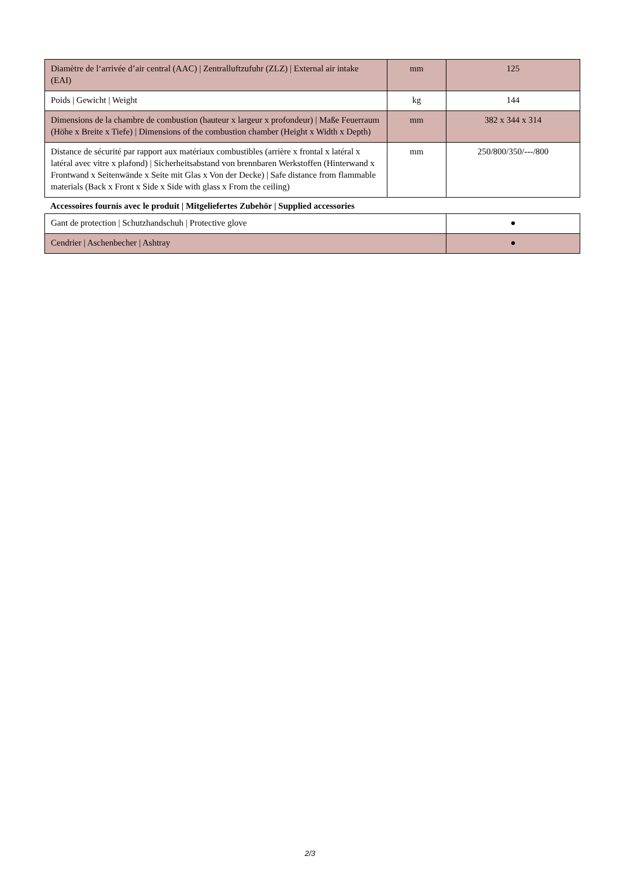| Diamètre de l‘arrivée d’air central (AAC) / Zentralluftzufuhr (ZLZ) / External air intake (EAI) | mm | 125 |
| Poids / Gewicht / Weight | kg | 144 |
| Dimensions de la chambre de combustion (hauteur x largeur x profondeur) / Maße Feuerraum (Höhe x Breite x Tiefe) / Dimensions of the combustion chamber (Height x Width x Depth) | mm | 382 x 344 x 314 |
| Distance de sécurité par rapport aux matériaux combustibles (arrière x frontal x latéral x latéral avec vitre x plafond) / Sicherheitsabstand von brennbaren Werkstoffen (Hinterwand x Frontwand x Seitenwände x Seite mit Glas x Von der Decke) / Safe distance from flammable materials (Back x Front x Side x Side with glass x From the ceiling) | mm | 250/800/350/---/800 |
Accessoires fournis avec le produit | Mitgeliefertes Zubehör | Supplied accessories
| Gant de protection / Schutzhandschuh / Protective glove | ● |
| Cendrier / Aschenbecher / Ashtray | ● |
2/3